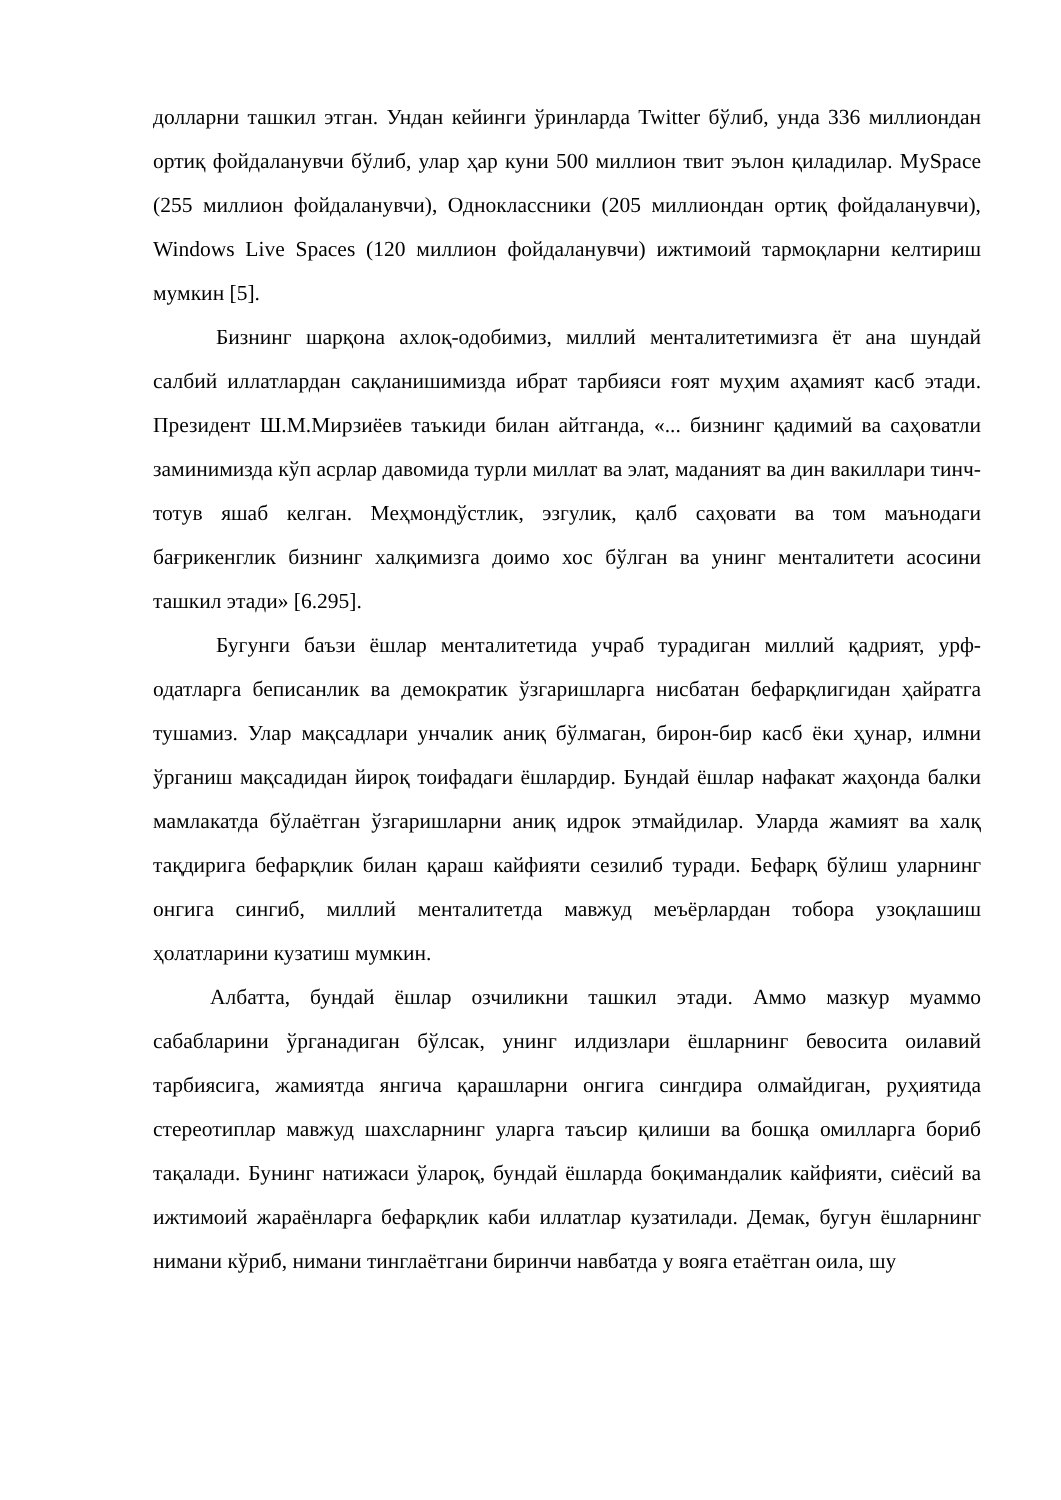долларни ташкил этган. Ундан кейинги ўринларда Twitter бўлиб, унда 336 миллиондан ортиқ фойдаланувчи бўлиб, улар ҳар куни 500 миллион твит эълон қиладилар. MySpace (255 миллион фойдаланувчи), Одноклассники (205 миллиондан ортиқ фойдаланувчи), Windows Live Spaces (120 миллион фойдаланувчи) ижтимоий тармоқларни келтириш мумкин [5].
Бизнинг шарқона ахлоқ-одобимиз, миллий менталитетимизга ёт ана шундай салбий иллатлардан сақланишимизда ибрат тарбияси ғоят муҳим аҳамият касб этади. Президент Ш.М.Мирзиёев таъкиди билан айтганда, «... бизнинг қадимий ва саҳоватли заминимизда кўп асрлар давомида турли миллат ва элат, маданият ва дин вакиллари тинч-тотув яшаб келган. Меҳмондўстлик, эзгулик, қалб саҳовати ва том маънодаги бағрикенглик бизнинг халқимизга доимо хос бўлган ва унинг менталитети асосини ташкил этади» [6.295].
Бугунги баъзи ёшлар менталитетида учраб турадиган миллий қадрият, урф-одатларга беписанлик ва демократик ўзгаришларга нисбатан бефарқлигидан ҳайратга тушамиз. Улар мақсадлари унчалик аниқ бўлмаган, бирон-бир касб ёки ҳунар, илмни ўрганиш мақсадидан йироқ тоифадаги ёшлардир. Бундай ёшлар нафакат жаҳонда балки мамлакатда бўлаётган ўзгаришларни аниқ идрок этмайдилар. Уларда жамият ва халқ тақдирига бефарқлик билан қараш кайфияти сезилиб туради. Бефарқ бўлиш уларнинг онгига сингиб, миллий менталитетда мавжуд меъёрлардан тобора узоқлашиш ҳолатларини кузатиш мумкин.
Албатта, бундай ёшлар озчиликни ташкил этади. Аммо мазкур муаммо сабабларини ўрганадиган бўлсак, унинг илдизлари ёшларнинг бевосита оилавий тарбиясига, жамиятда янгича қарашларни онгига сингдира олмайдиган, руҳиятида стереотиплар мавжуд шахсларнинг уларга таъсир қилиши ва бошқа омилларга бориб тақалади. Бунинг натижаси ўлароқ, бундай ёшларда боқимандалик кайфияти, сиёсий ва ижтимоий жараёнларга бефарқлик каби иллатлар кузатилади. Демак, бугун ёшларнинг нимани кўриб, нимани тинглаётгани биринчи навбатда у вояга етаётган оила, шу